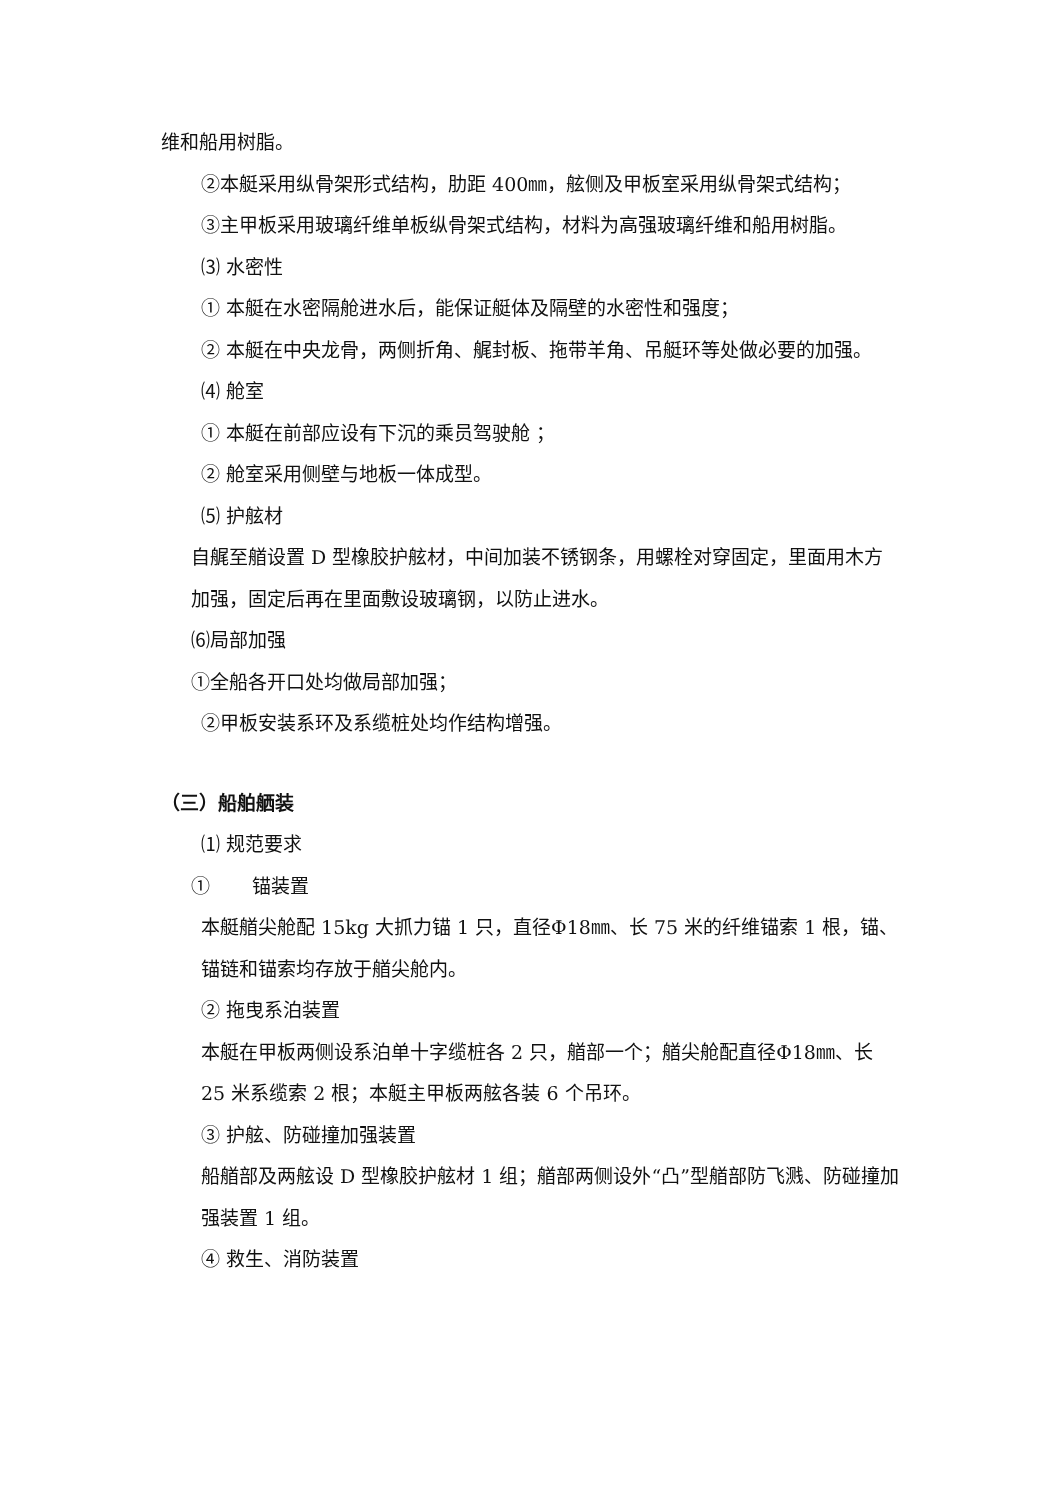维和船用树脂。
②本艇采用纵骨架形式结构，肋距 400㎜，舷侧及甲板室采用纵骨架式结构；
③主甲板采用玻璃纤维单板纵骨架式结构，材料为高强玻璃纤维和船用树脂。
⑶ 水密性
① 本艇在水密隔舱进水后，能保证艇体及隔壁的水密性和强度；
② 本艇在中央龙骨，两侧折角、艉封板、拖带羊角、吊艇环等处做必要的加强。
⑷ 舱室
① 本艇在前部应设有下沉的乘员驾驶舱 ；
② 舱室采用侧壁与地板一体成型。
⑸ 护舷材
自艉至艏设置 D 型橡胶护舷材，中间加装不锈钢条，用螺栓对穿固定，里面用木方加强，固定后再在里面敷设玻璃钢，以防止进水。
⑹局部加强
①全船各开口处均做局部加强；
②甲板安装系环及系缆桩处均作结构增强。
（三）船舶舾装
⑴ 规范要求
① 锚装置
本艇艏尖舱配 15kg 大抓力锚 1 只，直径Φ18㎜、长 75 米的纤维锚索 1 根，锚、锚链和锚索均存放于艏尖舱内。
② 拖曳系泊装置
本艇在甲板两侧设系泊单十字缆桩各 2 只，艏部一个；艏尖舱配直径Φ18㎜、长 25 米系缆索 2 根；本艇主甲板两舷各装 6 个吊环。
③ 护舷、防碰撞加强装置
船艏部及两舷设 D 型橡胶护舷材 1 组；艏部两侧设外“凸”型艏部防飞溅、防碰撞加强装置 1 组。
④ 救生、消防装置